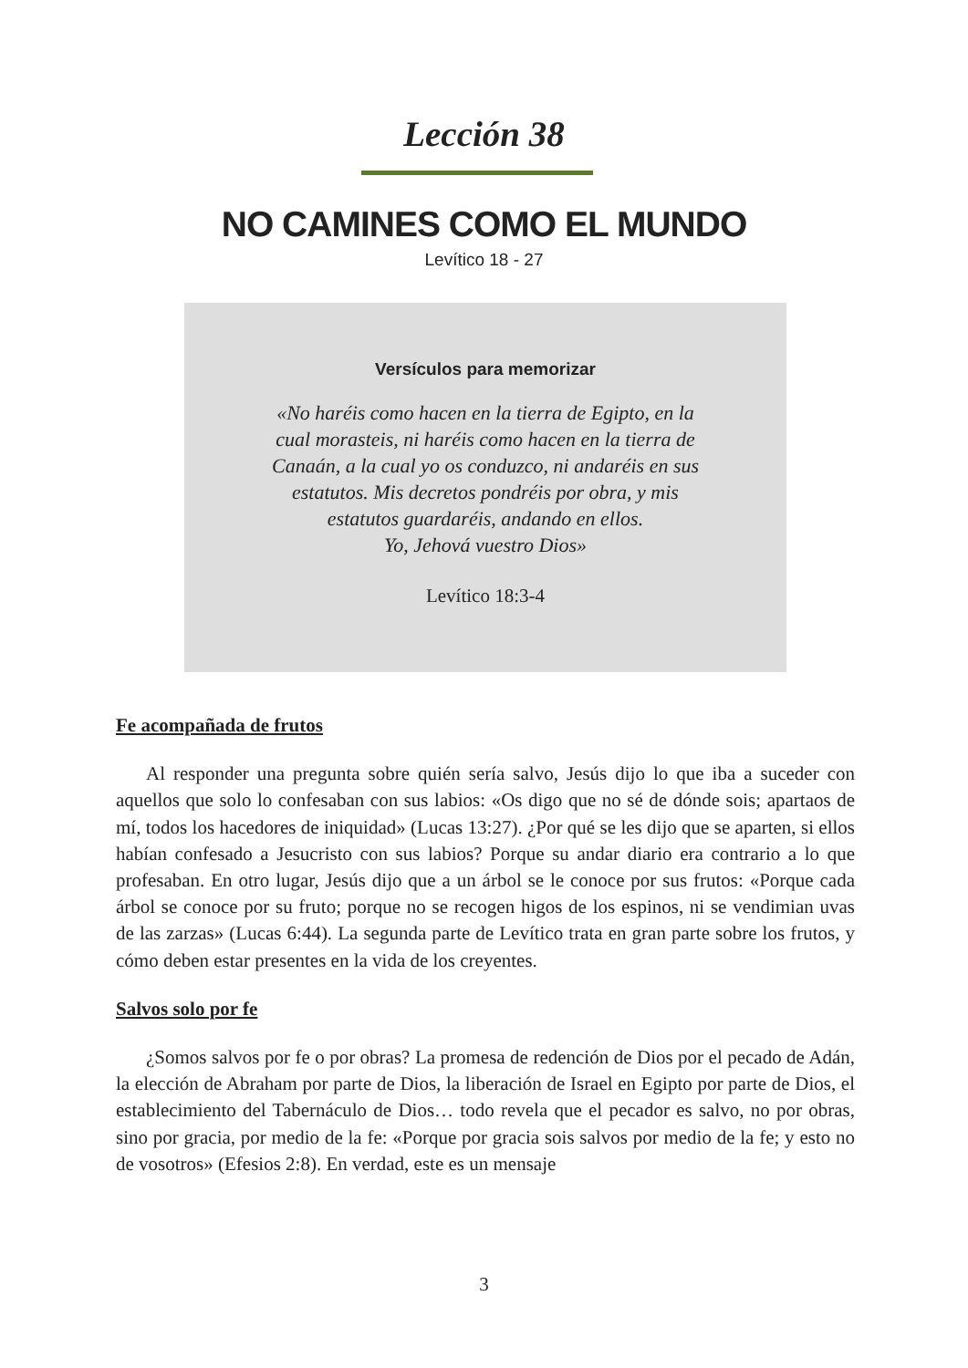Lección 38
NO CAMINES COMO EL MUNDO
Levítico 18 - 27
Versículos para memorizar
«No haréis como hacen en la tierra de Egipto, en la
cual morasteis, ni haréis como hacen en la tierra de
Canaán, a la cual yo os conduzco, ni andaréis en sus
estatutos. Mis decretos pondréis por obra, y mis
estatutos guardaréis, andando en ellos.
Yo, Jehová vuestro Dios»
Levítico 18:3-4
Fe acompañada de frutos
Al responder una pregunta sobre quién sería salvo, Jesús dijo lo que iba a suceder con aquellos que solo lo confesaban con sus labios: «Os digo que no sé de dónde sois; apartaos de mí, todos los hacedores de iniquidad» (Lucas 13:27). ¿Por qué se les dijo que se aparten, si ellos habían confesado a Jesucristo con sus labios? Porque su andar diario era contrario a lo que profesaban. En otro lugar, Jesús dijo que a un árbol se le conoce por sus frutos: «Porque cada árbol se conoce por su fruto; porque no se recogen higos de los espinos, ni se vendimian uvas de las zarzas» (Lucas 6:44). La segunda parte de Levítico trata en gran parte sobre los frutos, y cómo deben estar presentes en la vida de los creyentes.
Salvos solo por fe
¿Somos salvos por fe o por obras? La promesa de redención de Dios por el pecado de Adán, la elección de Abraham por parte de Dios, la liberación de Israel en Egipto por parte de Dios, el establecimiento del Tabernáculo de Dios… todo revela que el pecador es salvo, no por obras, sino por gracia, por medio de la fe: «Porque por gracia sois salvos por medio de la fe; y esto no de vosotros» (Efesios 2:8). En verdad, este es un mensaje
3